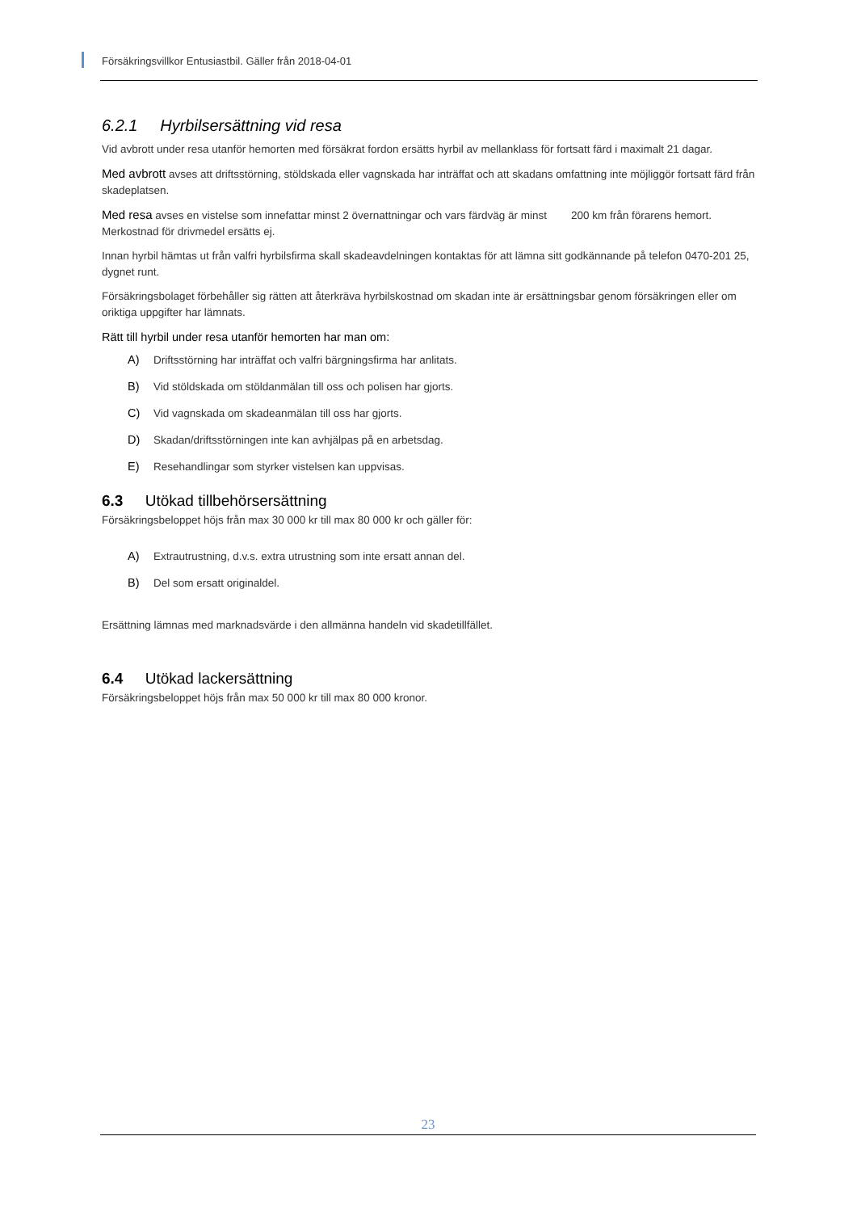Försäkringsvillkor Entusiastbil. Gäller från 2018-04-01
6.2.1 Hyrbilsersättning vid resa
Vid avbrott under resa utanför hemorten med försäkrat fordon ersätts hyrbil av mellanklass för fortsatt färd i maximalt 21 dagar.
Med avbrott avses att driftsstörning, stöldskada eller vagnskada har inträffat och att skadans omfattning inte möjliggör fortsatt färd från skadeplatsen.
Med resa avses en vistelse som innefattar minst 2 övernattningar och vars färdväg är minst 200 km från förarens hemort. Merkostnad för drivmedel ersätts ej.
Innan hyrbil hämtas ut från valfri hyrbilsfirma skall skadeavdelningen kontaktas för att lämna sitt godkännande på telefon 0470-201 25, dygnet runt.
Försäkringsbolaget förbehåller sig rätten att återkräva hyrbilskostnad om skadan inte är ersättningsbar genom försäkringen eller om oriktiga uppgifter har lämnats.
Rätt till hyrbil under resa utanför hemorten har man om:
A) Driftsstörning har inträffat och valfri bärgningsfirma har anlitats.
B) Vid stöldskada om stöldanmälan till oss och polisen har gjorts.
C) Vid vagnskada om skadeanmälan till oss har gjorts.
D) Skadan/driftsstörningen inte kan avhjälpas på en arbetsdag.
E) Resehandlingar som styrker vistelsen kan uppvisas.
6.3 Utökad tillbehörsersättning
Försäkringsbeloppet höjs från max 30 000 kr till max 80 000 kr och gäller för:
A) Extrautrustning, d.v.s. extra utrustning som inte ersatt annan del.
B) Del som ersatt originaldel.
Ersättning lämnas med marknadsvärde i den allmänna handeln vid skadetillfället.
6.4 Utökad lackersättning
Försäkringsbeloppet höjs från max 50 000 kr till max 80 000 kronor.
23